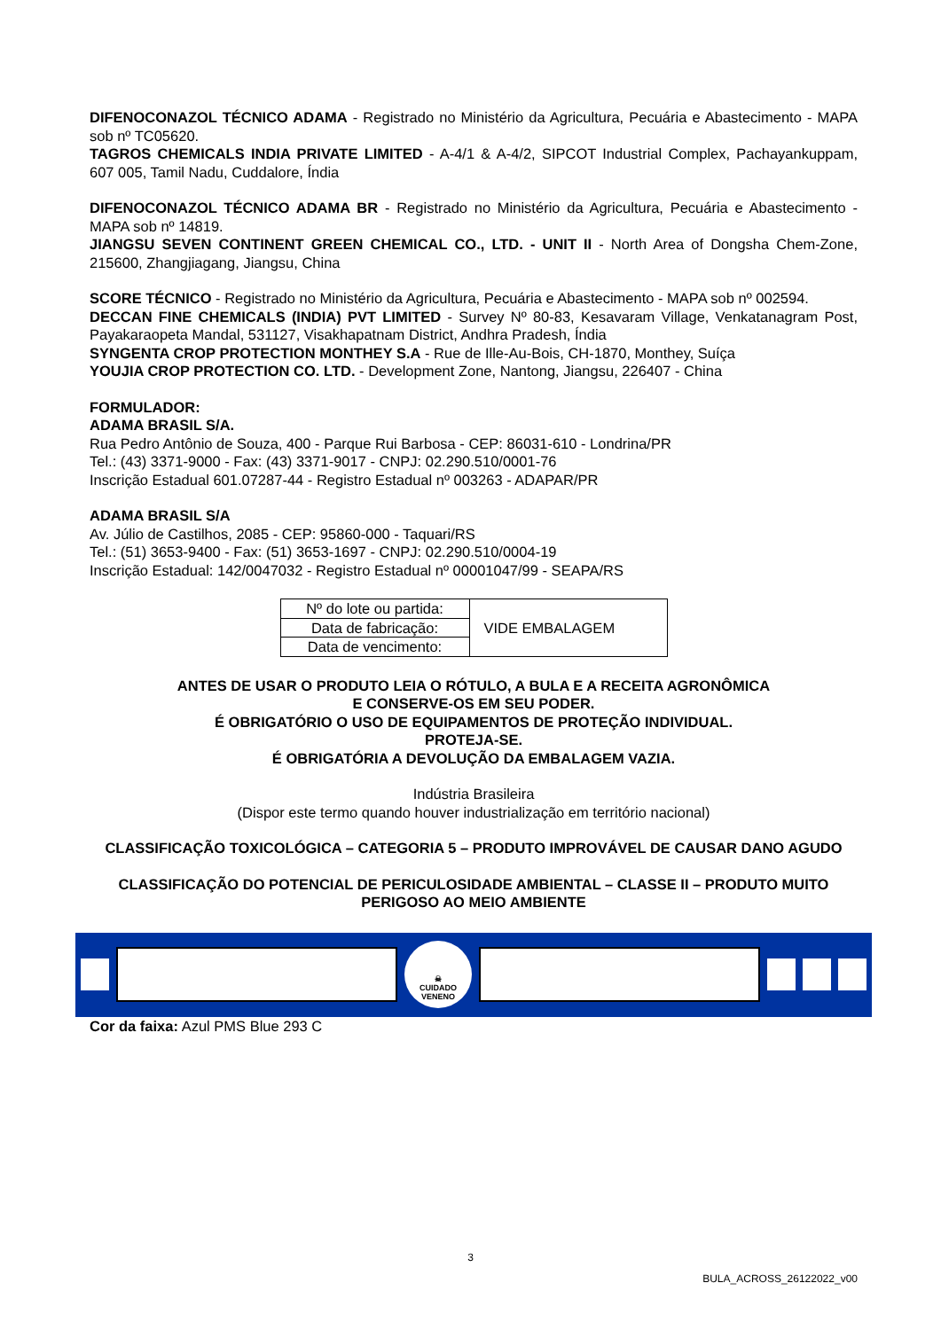DIFENOCONAZOL TÉCNICO ADAMA - Registrado no Ministério da Agricultura, Pecuária e Abastecimento - MAPA sob nº TC05620.
TAGROS CHEMICALS INDIA PRIVATE LIMITED - A-4/1 & A-4/2, SIPCOT Industrial Complex, Pachayankuppam, 607 005, Tamil Nadu, Cuddalore, Índia
DIFENOCONAZOL TÉCNICO ADAMA BR - Registrado no Ministério da Agricultura, Pecuária e Abastecimento - MAPA sob nº 14819.
JIANGSU SEVEN CONTINENT GREEN CHEMICAL CO., LTD. - UNIT II - North Area of Dongsha Chem-Zone, 215600, Zhangjiagang, Jiangsu, China
SCORE TÉCNICO - Registrado no Ministério da Agricultura, Pecuária e Abastecimento - MAPA sob nº 002594.
DECCAN FINE CHEMICALS (INDIA) PVT LIMITED - Survey Nº 80-83, Kesavaram Village, Venkatanagram Post, Payakaraopeta Mandal, 531127, Visakhapatnam District, Andhra Pradesh, Índia
SYNGENTA CROP PROTECTION MONTHEY S.A - Rue de Ille-Au-Bois, CH-1870, Monthey, Suíça
YOUJIA CROP PROTECTION CO. LTD. - Development Zone, Nantong, Jiangsu, 226407 - China
FORMULADOR:
ADAMA BRASIL S/A.
Rua Pedro Antônio de Souza, 400 - Parque Rui Barbosa - CEP: 86031-610 - Londrina/PR
Tel.: (43) 3371-9000 - Fax: (43) 3371-9017 - CNPJ: 02.290.510/0001-76
Inscrição Estadual 601.07287-44 - Registro Estadual nº 003263 - ADAPAR/PR
ADAMA BRASIL S/A
Av. Júlio de Castilhos, 2085 - CEP: 95860-000 - Taquari/RS
Tel.: (51) 3653-9400 - Fax: (51) 3653-1697 - CNPJ: 02.290.510/0004-19
Inscrição Estadual: 142/0047032 - Registro Estadual nº 00001047/99 - SEAPA/RS
| Nº do lote ou partida: | VIDE EMBALAGEM |
| Data de fabricação: | |
| Data de vencimento: | |
ANTES DE USAR O PRODUTO LEIA O RÓTULO, A BULA E A RECEITA AGRONÔMICA
E CONSERVE-OS EM SEU PODER.
É OBRIGATÓRIO O USO DE EQUIPAMENTOS DE PROTEÇÃO INDIVIDUAL.
PROTEJA-SE.
É OBRIGATÓRIA A DEVOLUÇÃO DA EMBALAGEM VAZIA.
Indústria Brasileira
(Dispor este termo quando houver industrialização em território nacional)
CLASSIFICAÇÃO TOXICOLÓGICA – CATEGORIA 5 – PRODUTO IMPROVÁVEL DE CAUSAR DANO AGUDO
CLASSIFICAÇÃO DO POTENCIAL DE PERICULOSIDADE AMBIENTAL – CLASSE II – PRODUTO MUITO PERIGOSO AO MEIO AMBIENTE
☠
CUIDADO
VENENO
Cor da faixa: Azul PMS Blue 293 C
3
BULA_ACROSS_26122022_v00